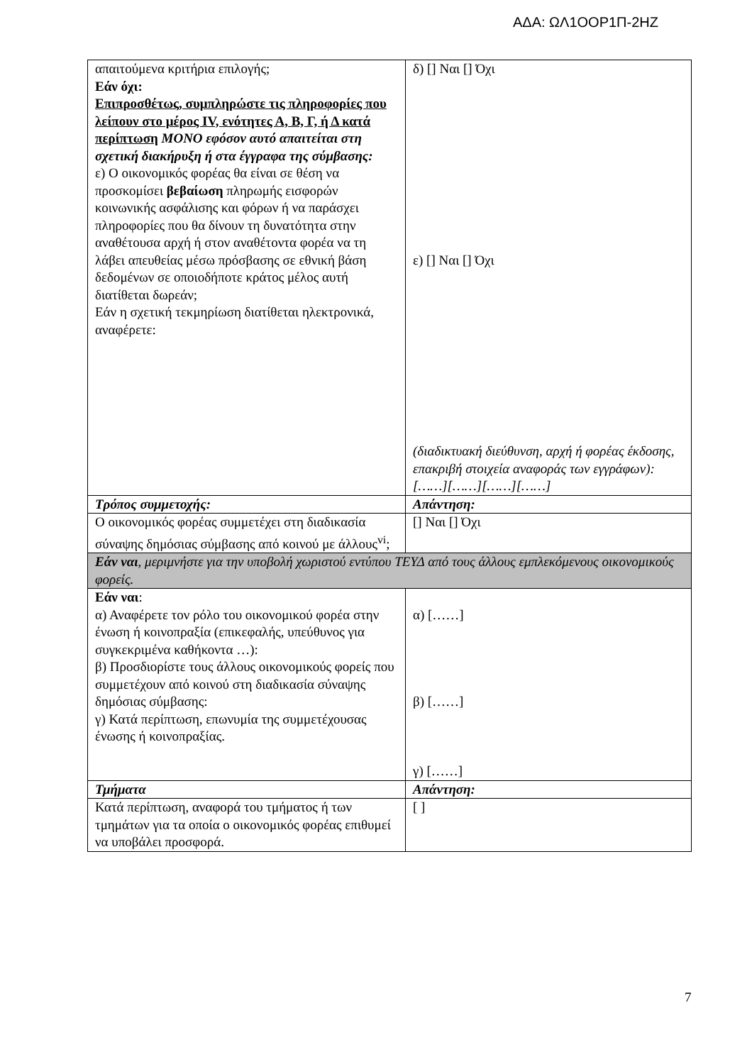ΑΔΑ: ΩΛ1ΟΟΡ1Π-2ΗΖ
| απαιτούμενα κριτήρια επιλογής; Εάν όχι: Επιπροσθέτως, συμπληρώστε τις πληροφορίες που λείπουν στο μέρος IV, ενότητες Α, Β, Γ, ή Δ κατά περίπτωση ΜΟΝΟ εφόσον αυτό απαιτείται στη σχετική διακήρυξη ή στα έγγραφα της σύμβασης: ε) Ο οικονομικός φορέας θα είναι σε θέση να προσκομίσει βεβαίωση πληρωμής εισφορών κοινωνικής ασφάλισης και φόρων ή να παράσχει πληροφορίες που θα δίνουν τη δυνατότητα στην αναθέτουσα αρχή ή στον αναθέτοντα φορέα να τη λάβει απευθείας μέσω πρόσβασης σε εθνική βάση δεδομένων σε οποιοδήποτε κράτος μέλος αυτή διατίθεται δωρεάν; Εάν η σχετική τεκμηρίωση διατίθεται ηλεκτρονικά, αναφέρετε: | δ) [] Ναι [] Όχι ε) [] Ναι [] Όχι (διαδικτυακή διεύθυνση, αρχή ή φορέας έκδοσης, επακριβή στοιχεία αναφοράς των εγγράφων): [……][……][……][……] |
| Τρόπος συμμετοχής: | Απάντηση: |
| Ο οικονομικός φορέας συμμετέχει στη διαδικασία σύναψης δημόσιας σύμβασης από κοινού με άλλους<sup>vi</sup>; | [] Ναι [] Όχι |
| Εάν ναι , μεριμνήστε για την υποβολή χωριστού εντύπου ΤΕΥΔ από τους άλλους εμπλεκόμενους οικονομικούς φορείς. | |
| Εάν ναι : α) Αναφέρετε τον ρόλο του οικονομικού φορέα στην ένωση ή κοινοπραξία (επικεφαλής, υπεύθυνος για συγκεκριμένα καθήκοντα …): β) Προσδιορίστε τους άλλους οικονομικούς φορείς που συμμετέχουν από κοινού στη διαδικασία σύναψης δημόσιας σύμβασης: γ) Κατά περίπτωση, επωνυμία της συμμετέχουσας ένωσης ή κοινοπραξίας. | α) [……] β) [……] γ) [……] |
| Τμήματα | Απάντηση: |
| Κατά περίπτωση, αναφορά του τμήματος ή των τμημάτων για τα οποία ο οικονομικός φορέας επιθυμεί να υποβάλει προσφορά. | [ ] |
7